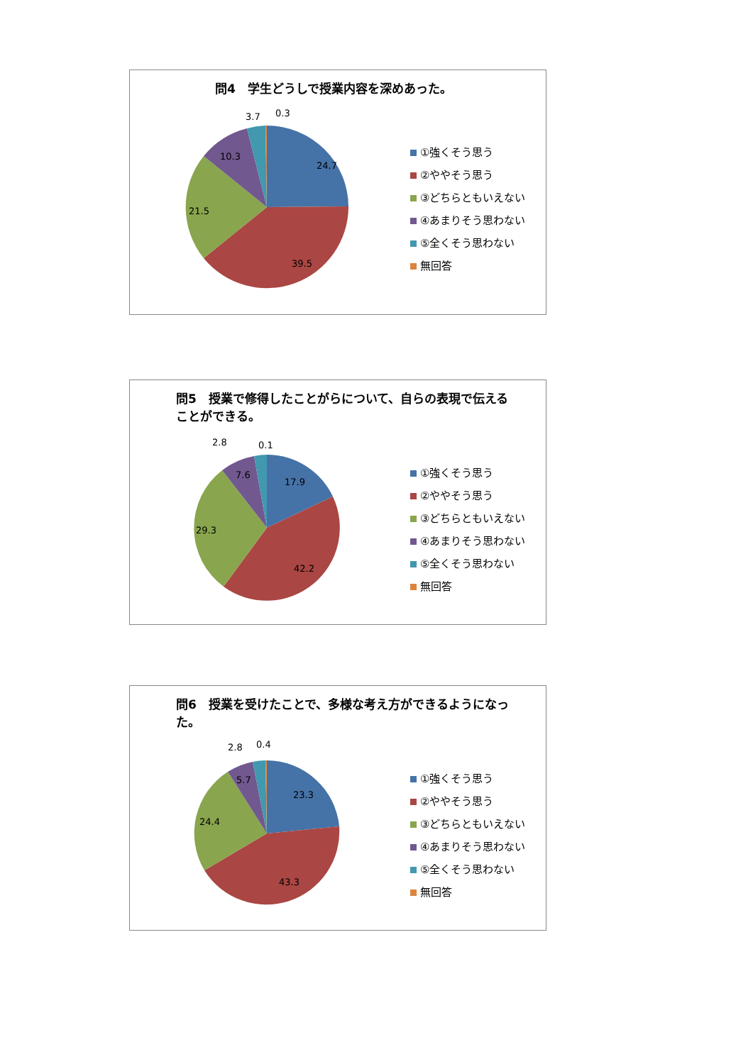問4　学生どうしで授業内容を深めあった。
24.7
39.5
21.5
10.3
3.7
0.3
①強くそう思う
②ややそう思う
③どちらともいえない
④あまりそう思わない
⑤全くそう思わない
無回答
問5　授業で修得したことがらについて、自らの表現で伝えることができる。
17.9
42.2
29.3
7.6
2.8
0.1
①強くそう思う
②ややそう思う
③どちらともいえない
④あまりそう思わない
⑤全くそう思わない
無回答
問6　授業を受けたことで、多様な考え方ができるようになった。
23.3
43.3
24.4
5.7
2.8
0.4
①強くそう思う
②ややそう思う
③どちらともいえない
④あまりそう思わない
⑤全くそう思わない
無回答